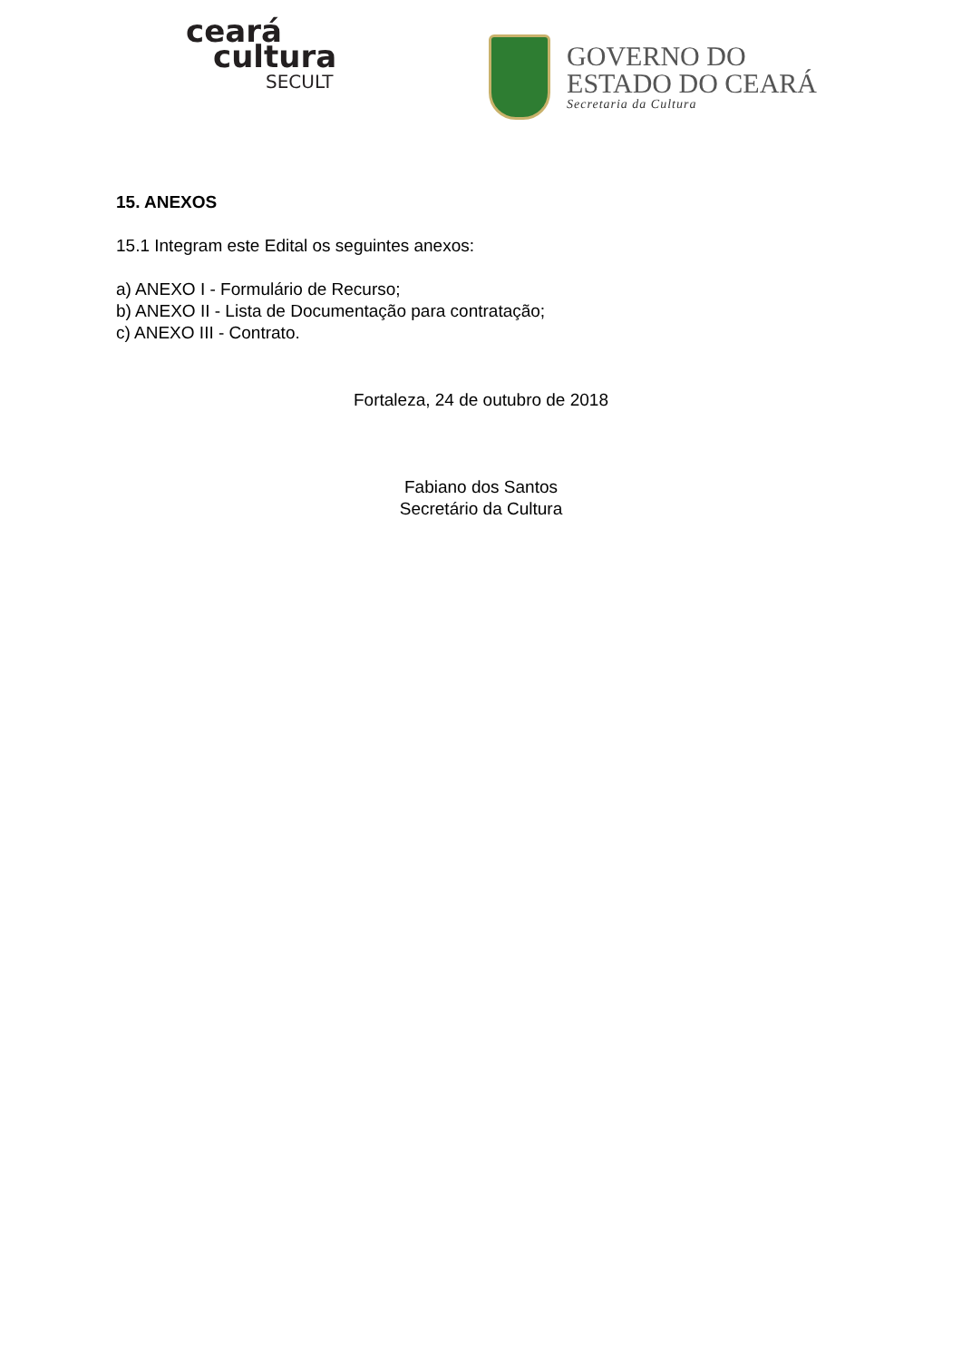ceará
cultura
SECULT
GOVERNO DO
ESTADO DO CEARÁ
Secretaria da Cultura
15. ANEXOS
15.1 Integram este Edital os seguintes anexos:
a) ANEXO I - Formulário de Recurso;
b) ANEXO II - Lista de Documentação para contratação;
c) ANEXO III - Contrato.
Fortaleza, 24 de outubro de 2018
Fabiano dos Santos
Secretário da Cultura